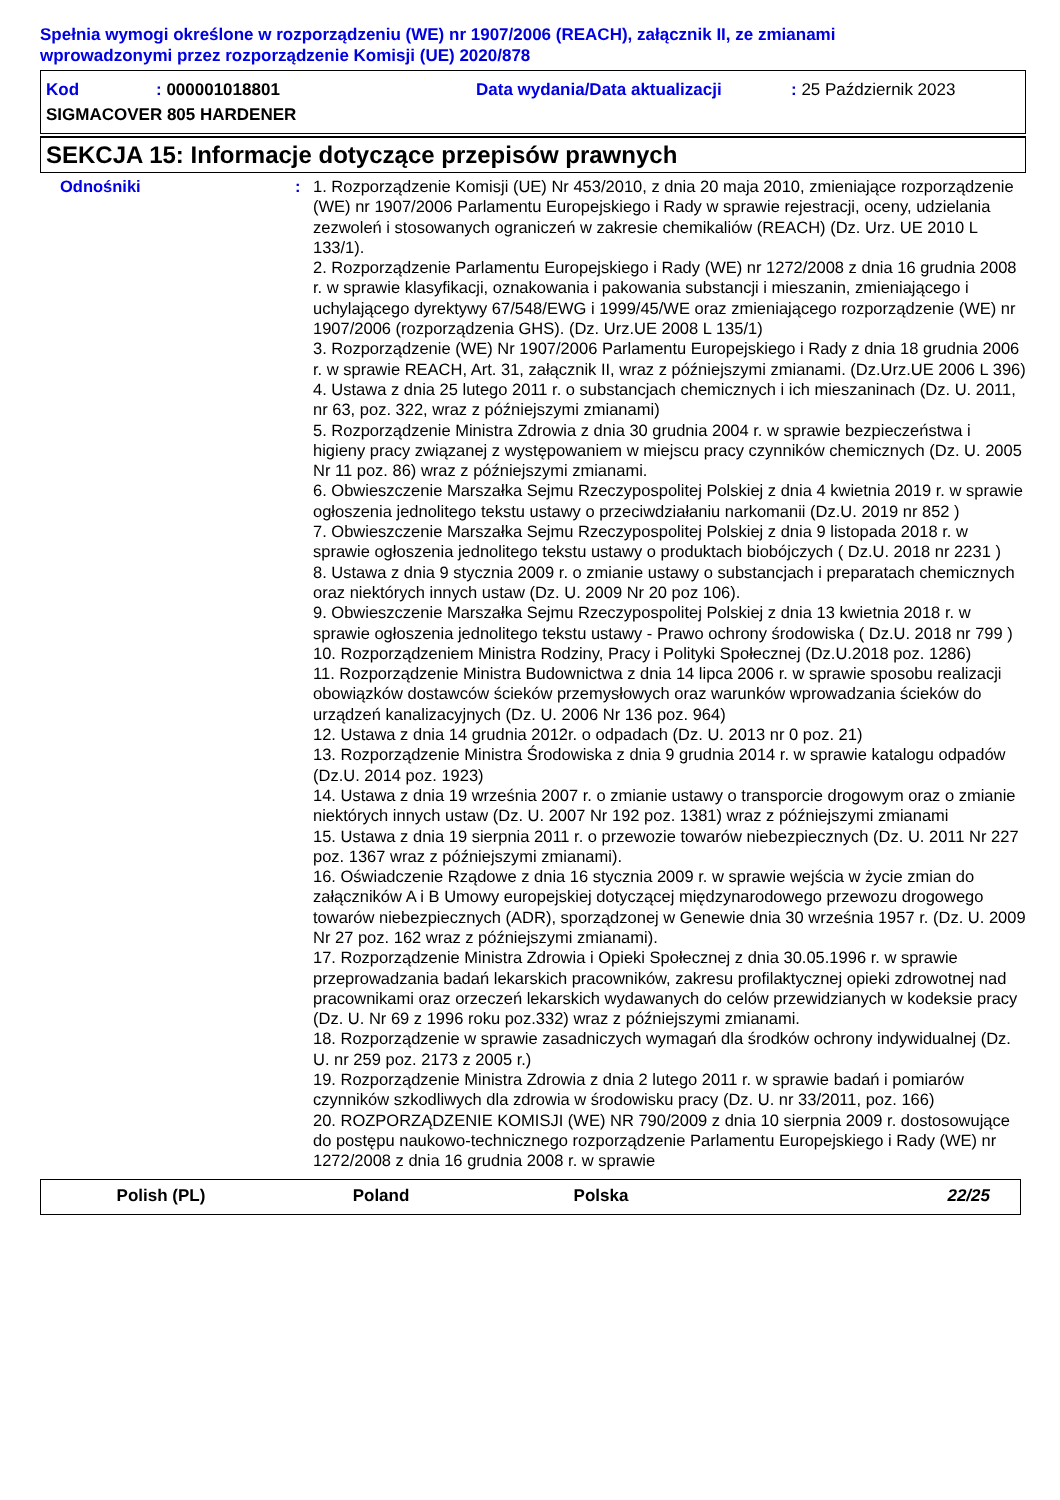Spełnia wymogi określone w rozporządzeniu (WE) nr 1907/2006 (REACH), załącznik II, ze zmianami
wprowadzonymi przez rozporządzenie Komisji (UE) 2020/878
Kod: 000001018801 Data wydania/Data aktualizacji: 25 Październik 2023
SIGMACOVER 805 HARDENER
SEKCJA 15: Informacje dotyczące przepisów prawnych
Odnośniki : 1. Rozporządzenie Komisji (UE) Nr 453/2010, z dnia 20 maja 2010, zmieniające rozporządzenie (WE) nr 1907/2006 Parlamentu Europejskiego i Rady w sprawie rejestracji, oceny, udzielania zezwoleń i stosowanych ograniczeń w zakresie chemikaliów (REACH) (Dz. Urz. UE 2010 L 133/1).
2. Rozporządzenie Parlamentu Europejskiego i Rady (WE) nr 1272/2008 z dnia 16 grudnia 2008 r. w sprawie klasyfikacji, oznakowania i pakowania substancji i mieszanin, zmieniającego i uchylającego dyrektywy 67/548/EWG i 1999/45/WE oraz zmieniającego rozporządzenie (WE) nr 1907/2006 (rozporządzenia GHS). (Dz. Urz.UE 2008 L 135/1)
3. Rozporządzenie (WE) Nr 1907/2006 Parlamentu Europejskiego i Rady z dnia 18 grudnia 2006 r. w sprawie REACH, Art. 31, załącznik II, wraz z późniejszymi zmianami. (Dz.Urz.UE 2006 L 396)
4. Ustawa z dnia 25 lutego 2011 r. o substancjach chemicznych i ich mieszaninach (Dz. U. 2011, nr 63, poz. 322, wraz z późniejszymi zmianami)
5. Rozporządzenie Ministra Zdrowia z dnia 30 grudnia 2004 r. w sprawie bezpieczeństwa i higieny pracy związanej z występowaniem w miejscu pracy czynników chemicznych (Dz. U. 2005 Nr 11 poz. 86) wraz z późniejszymi zmianami.
6. Obwieszczenie Marszałka Sejmu Rzeczypospolitej Polskiej z dnia 4 kwietnia 2019 r. w sprawie ogłoszenia jednolitego tekstu ustawy o przeciwdziałaniu narkomanii (Dz.U. 2019 nr 852 )
7. Obwieszczenie Marszałka Sejmu Rzeczypospolitej Polskiej z dnia 9 listopada 2018 r. w sprawie ogłoszenia jednolitego tekstu ustawy o produktach biobójczych ( Dz.U. 2018 nr 2231 )
8. Ustawa z dnia 9 stycznia 2009 r. o zmianie ustawy o substancjach i preparatach chemicznych oraz niektórych innych ustaw (Dz. U. 2009 Nr 20 poz 106).
9. Obwieszczenie Marszałka Sejmu Rzeczypospolitej Polskiej z dnia 13 kwietnia 2018 r. w sprawie ogłoszenia jednolitego tekstu ustawy - Prawo ochrony środowiska ( Dz.U. 2018 nr 799 )
10. Rozporządzeniem Ministra Rodziny, Pracy i Polityki Społecznej (Dz.U.2018 poz. 1286)
11. Rozporządzenie Ministra Budownictwa z dnia 14 lipca 2006 r. w sprawie sposobu realizacji obowiązków dostawców ścieków przemysłowych oraz warunków wprowadzania ścieków do urządzeń kanalizacyjnych (Dz. U. 2006 Nr 136 poz. 964)
12. Ustawa z dnia 14 grudnia 2012r. o odpadach (Dz. U. 2013 nr 0 poz. 21)
13. Rozporządzenie Ministra Środowiska z dnia 9 grudnia 2014 r. w sprawie katalogu odpadów (Dz.U. 2014 poz. 1923)
14. Ustawa z dnia 19 września 2007 r. o zmianie ustawy o transporcie drogowym oraz o zmianie niektórych innych ustaw (Dz. U. 2007 Nr 192 poz. 1381) wraz z późniejszymi zmianami
15. Ustawa z dnia 19 sierpnia 2011 r. o przewozie towarów niebezpiecznych (Dz. U. 2011 Nr 227 poz. 1367 wraz z późniejszymi zmianami).
16. Oświadczenie Rządowe z dnia 16 stycznia 2009 r. w sprawie wejścia w życie zmian do załączników A i B Umowy europejskiej dotyczącej międzynarodowego przewozu drogowego towarów niebezpiecznych (ADR), sporządzonej w Genewie dnia 30 września 1957 r. (Dz. U. 2009 Nr 27 poz. 162 wraz z późniejszymi zmianami).
17. Rozporządzenie Ministra Zdrowia i Opieki Społecznej z dnia 30.05.1996 r. w sprawie przeprowadzania badań lekarskich pracowników, zakresu profilaktycznej opieki zdrowotnej nad pracownikami oraz orzeczeń lekarskich wydawanych do celów przewidzianych w kodeksie pracy (Dz. U. Nr 69 z 1996 roku poz.332) wraz z późniejszymi zmianami.
18. Rozporządzenie w sprawie zasadniczych wymagań dla środków ochrony indywidualnej (Dz. U. nr 259 poz. 2173 z 2005 r.)
19. Rozporządzenie Ministra Zdrowia z dnia 2 lutego 2011 r. w sprawie badań i pomiarów czynników szkodliwych dla zdrowia w środowisku pracy (Dz. U. nr 33/2011, poz. 166)
20. ROZPORZĄDZENIE KOMISJI (WE) NR 790/2009 z dnia 10 sierpnia 2009 r. dostosowujące do postępu naukowo-technicznego rozporządzenie Parlamentu Europejskiego i Rady (WE) nr 1272/2008 z dnia 16 grudnia 2008 r. w sprawie
Polish (PL) Poland Polska 22/25